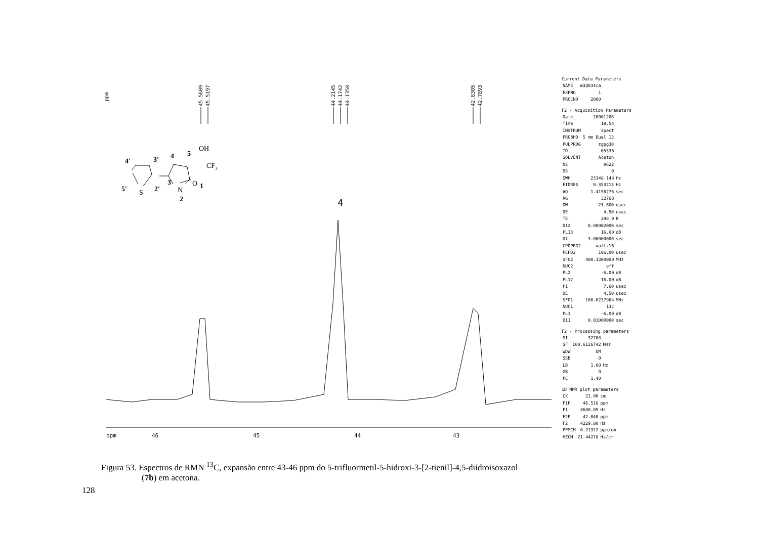ppm
45.5609
45.5197
44.2145
44.1742
44.1358
42.8305
42.7893
4
OH
5
4
4'
3'
CF3
O
1
3
N
2
5'
S
2'
ppm
46
45
44
43
Current Data Parameters
| NAME | m3d034ca |
| EXPNO | 1 |
| PROCNO | 2000 |
F2 - Acquisition Parameters
| Date_ | 20001206 | |
| Time | 18.54 | |
| INSTRUM | spect | |
| PROBHD | 5 mm Dual 13 | |
| PULPROG | zgpg30 | |
| TD | 65536 | |
| SOLVENT | Aceton | |
| NS | 9622 | |
| DS | 0 | |
| SWH | 23148.148 | Hz |
| FIDRES | 0.353213 | Hz |
| AQ | 1.4156276 | sec |
| RG | 32768 | |
| DW | 21.600 | usec |
| DE | 4.50 | usec |
| TE | 298.0 | K |
| D12 | 0.00002000 | sec |
| PL13 | 16.00 | dB |
| D1 | 3.00000000 | sec |
| CPDPRG2 | waltz16 | |
| PCPD2 | 106.00 | usec |
| SFO2 | 400.1300000 | MHz |
| NUC2 | off | |
| PL2 | -6.00 | dB |
| PL12 | 16.00 | dB |
| P1 | 7.60 | usec |
| DE | 4.50 | usec |
| SFO1 | 100.6237964 | MHz |
| NUC1 | 13C | |
| PL1 | -6.00 | dB |
| D11 | 0.03000000 | sec |
F2 - Processing parameters
| SI | 32768 | |
| SF | 100.6126742 | MHz |
| WDW | EM | |
| SSB | 0 | |
| LB | 1.00 | Hz |
| GB | 0 | |
| PC | 1.40 | |
1D NMR plot parameters
| CX | 21.00 | cm |
| F1P | 46.516 | ppm |
| F1 | 4680.09 | Hz |
| F2P | 42.040 | ppm |
| F2 | 4229.80 | Hz |
| PPMCM | 0.21312 | ppm/cm |
| HZCM | 21.44278 | Hz/cm |
Figura 53. Espectros de RMN <sup>13</sup>C, expansão entre 43-46 ppm do 5-trifluormetil-5-hidroxi-3-[2-tienil]-4,5-diidroisoxazol
(7b) em acetona.
128